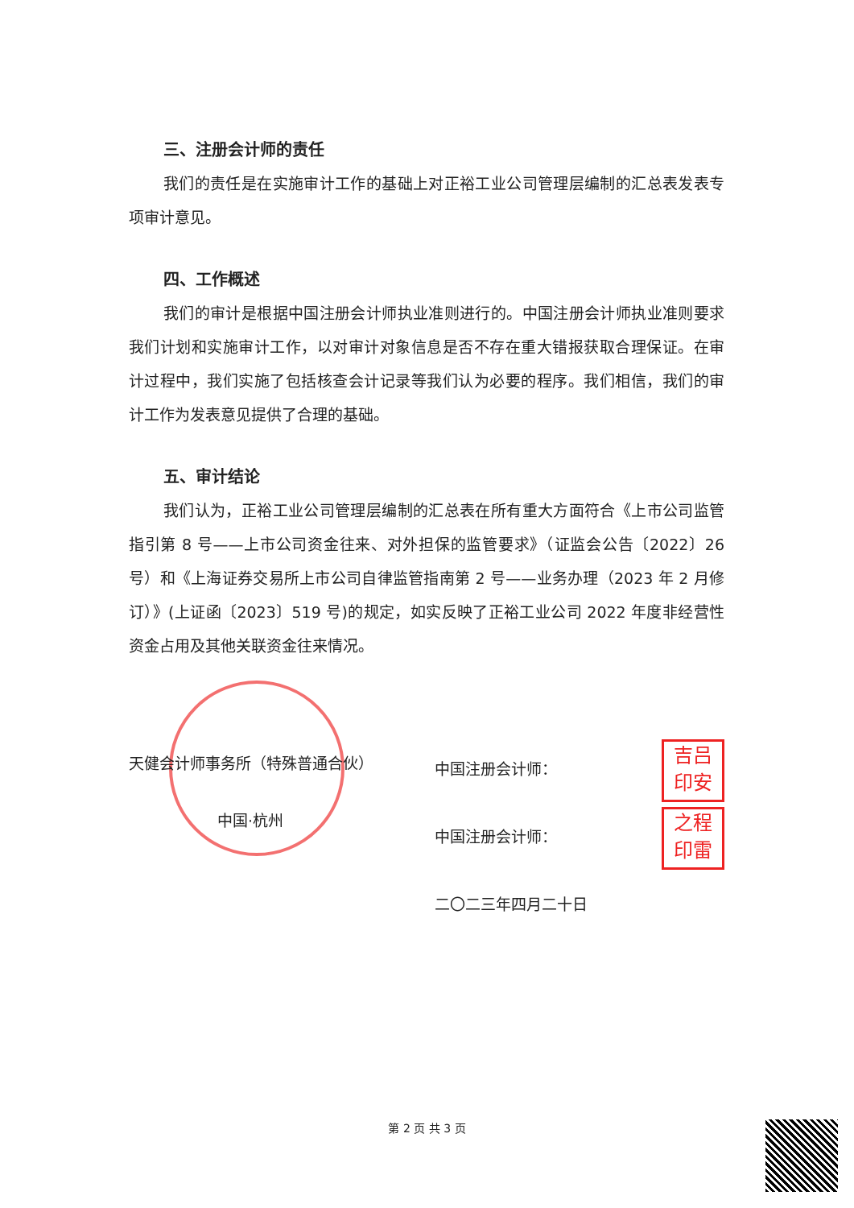三、注册会计师的责任
我们的责任是在实施审计工作的基础上对正裕工业公司管理层编制的汇总表发表专项审计意见。
四、工作概述
我们的审计是根据中国注册会计师执业准则进行的。中国注册会计师执业准则要求我们计划和实施审计工作，以对审计对象信息是否不存在重大错报获取合理保证。在审计过程中，我们实施了包括核查会计记录等我们认为必要的程序。我们相信，我们的审计工作为发表意见提供了合理的基础。
五、审计结论
我们认为，正裕工业公司管理层编制的汇总表在所有重大方面符合《上市公司监管指引第 8 号——上市公司资金往来、对外担保的监管要求》（证监会公告〔2022〕26 号）和《上海证券交易所上市公司自律监管指南第 2 号——业务办理（2023 年 2 月修订）》(上证函〔2023〕519 号)的规定，如实反映了正裕工业公司 2022 年度非经营性资金占用及其他关联资金往来情况。
天健会计师事务所（特殊普通合伙）
中国·杭州
中国注册会计师： 吉吕
印安
中国注册会计师： 之程
印雷
二〇二三年四月二十日
第 2 页 共 3 页